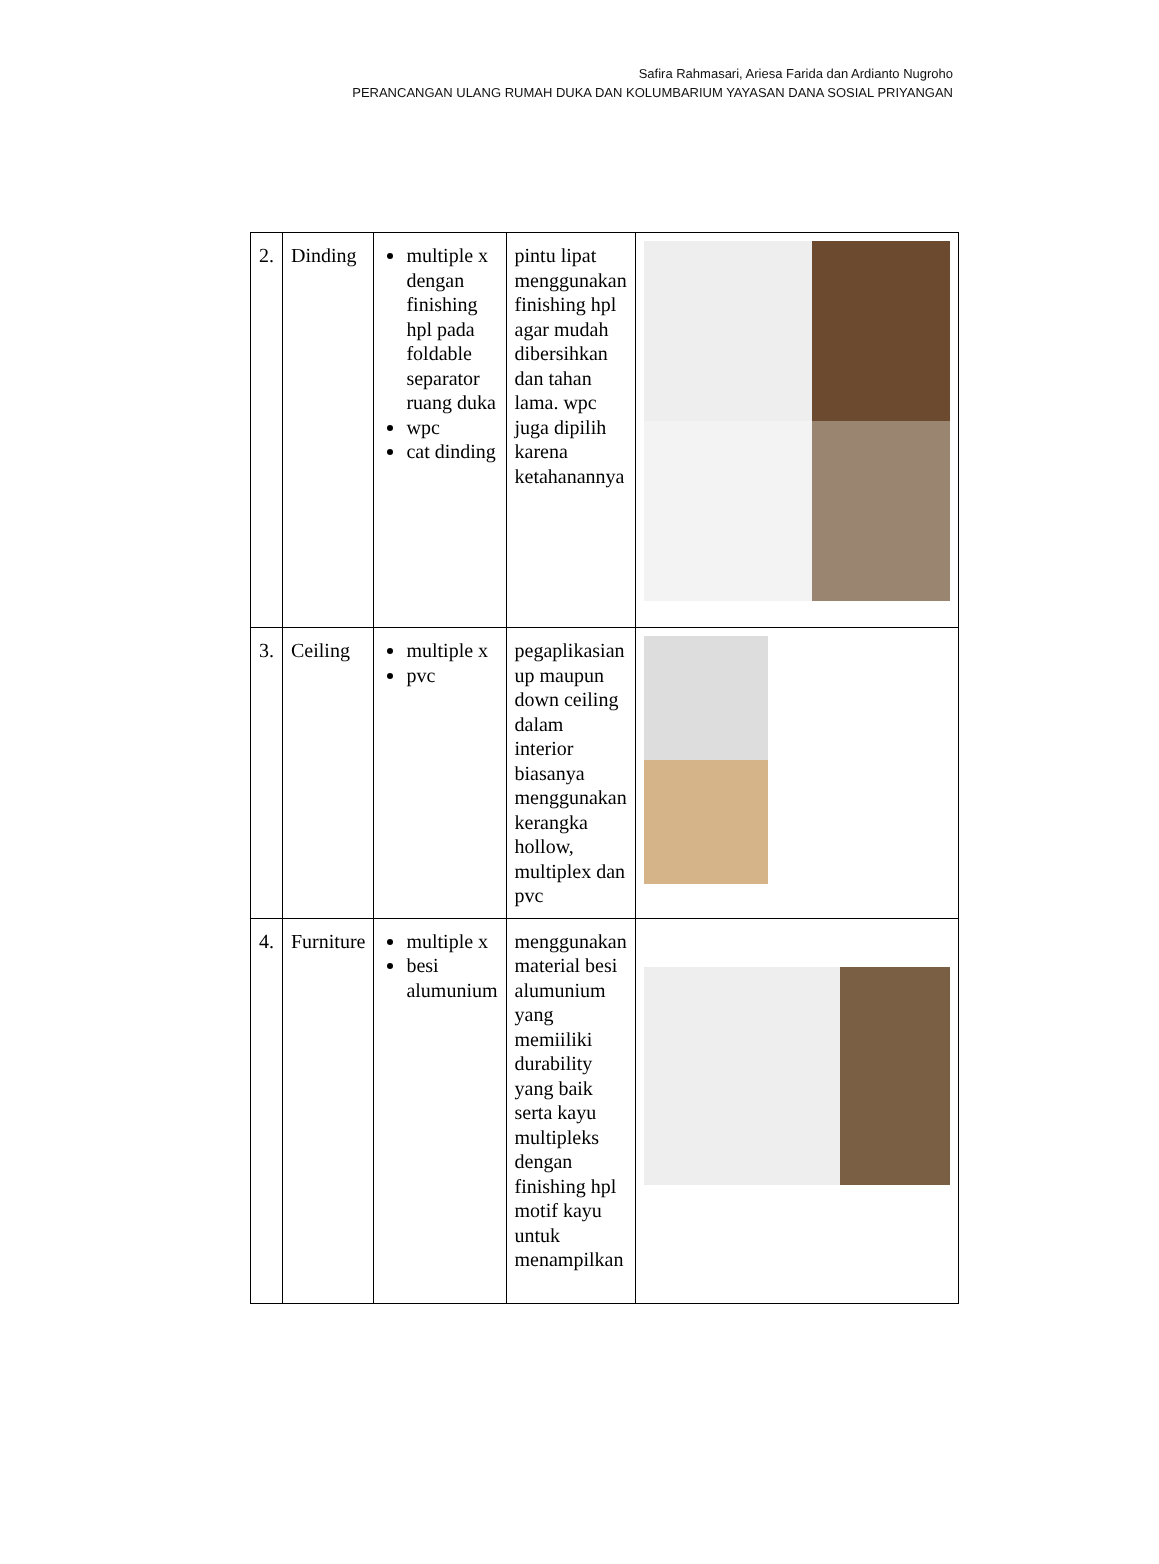Safira Rahmasari, Ariesa Farida dan Ardianto Nugroho
PERANCANGAN ULANG RUMAH DUKA DAN KOLUMBARIUM YAYASAN DANA SOSIAL PRIYANGAN
| 2. | Dinding | multiple x dengan finishing hpl pada foldable separator ruang duka wpc cat dinding | pintu lipat menggunakan finishing hpl agar mudah dibersihkan dan tahan lama. wpc juga dipilih karena ketahanannya | |
| 3. | Ceiling | multiple x pvc | pegaplikasian up maupun down ceiling dalam interior biasanya menggunakan kerangka hollow, multiplex dan pvc | |
| 4. | Furniture | multiple x besi alumunium | menggunakan material besi alumunium yang memiiliki durability yang baik serta kayu multipleks dengan finishing hpl motif kayu untuk menampilkan | |